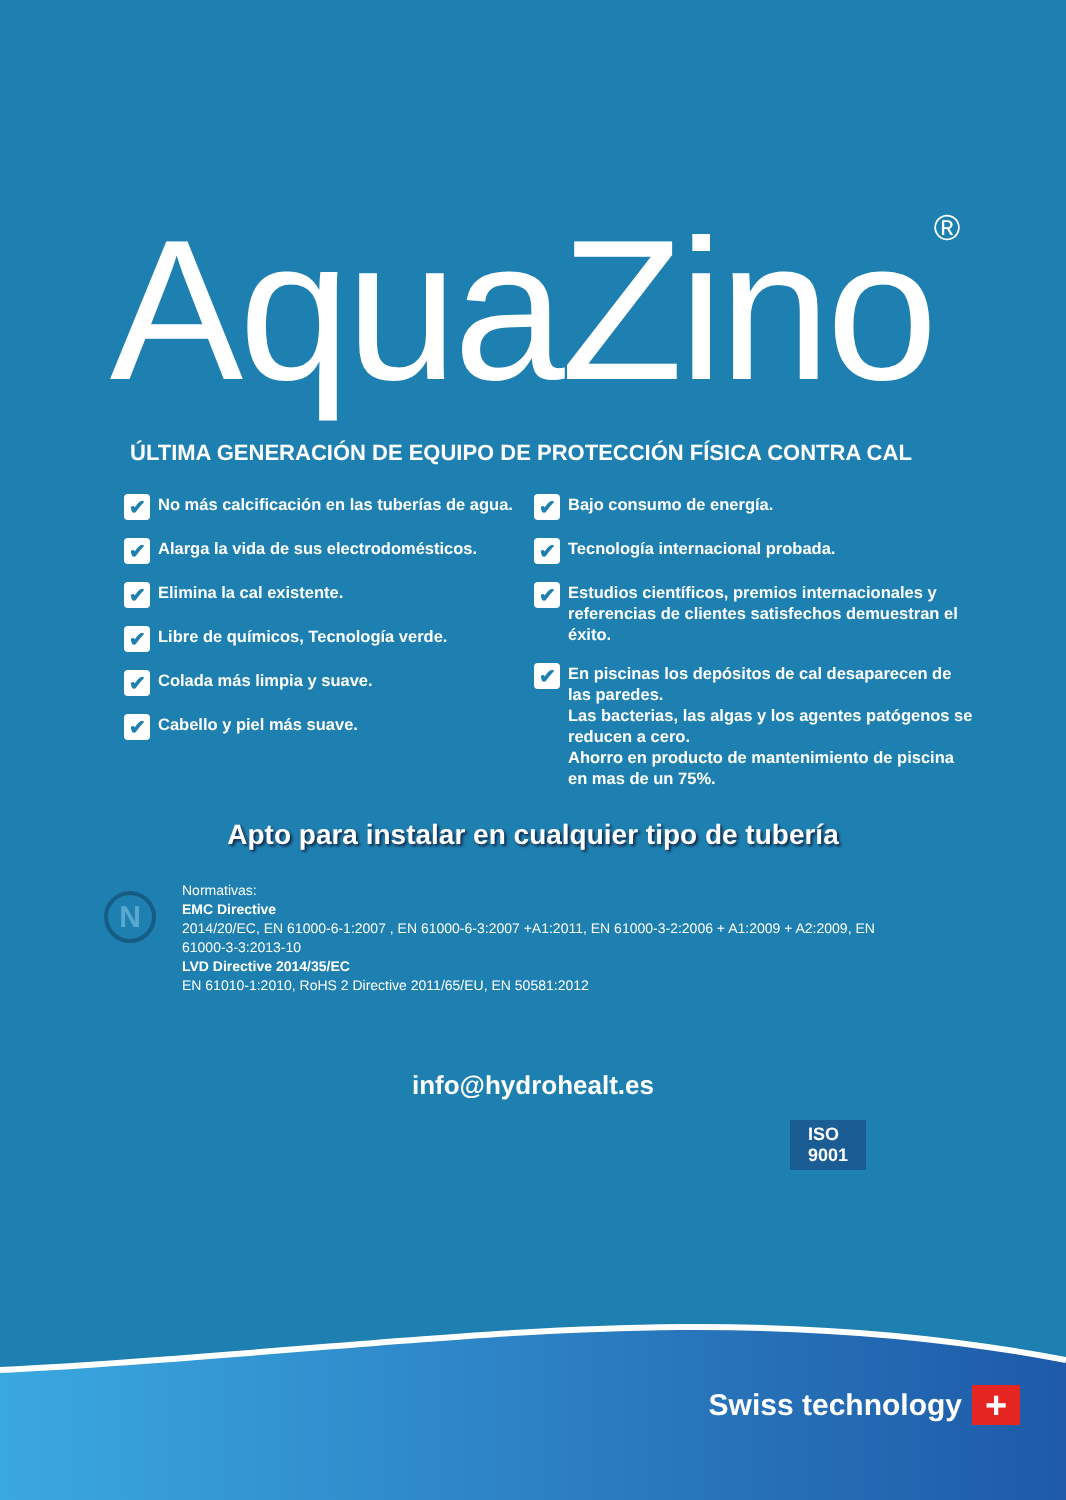AquaZino<sup>®</sup>
ÚLTIMA GENERACIÓN DE EQUIPO DE PROTECCIÓN FÍSICA CONTRA CAL
✔ No más calcificación en las tuberías de agua.
✔ Alarga la vida de sus electrodomésticos.
✔ Elimina la cal existente.
✔ Libre de químicos, Tecnología verde.
✔ Colada más limpia y suave.
✔ Cabello y piel más suave.
✔ Bajo consumo de energía.
✔ Tecnología internacional probada.
✔ Estudios científicos, premios internacionales y referencias de clientes satisfechos demuestran el éxito.
✔
En piscinas los depósitos de cal desaparecen de las paredes.
Las bacterias, las algas y los agentes patógenos se reducen a cero.
Ahorro en producto de mantenimiento de piscina en mas de un 75%.
Apto para instalar en cualquier tipo de tubería
N
Normativas:
EMC Directive
2014/20/EC, EN 61000-6-1:2007 , EN 61000-6-3:2007 +A1:2011, EN 61000-3-2:2006 + A1:2009 + A2:2009, EN
61000-3-3:2013-10
LVD Directive 2014/35/EC
EN 61010-1:2010, RoHS 2 Directive 2011/65/EU, EN 50581:2012
ISO
9001
info@hydrohealt.es
Swiss technology +